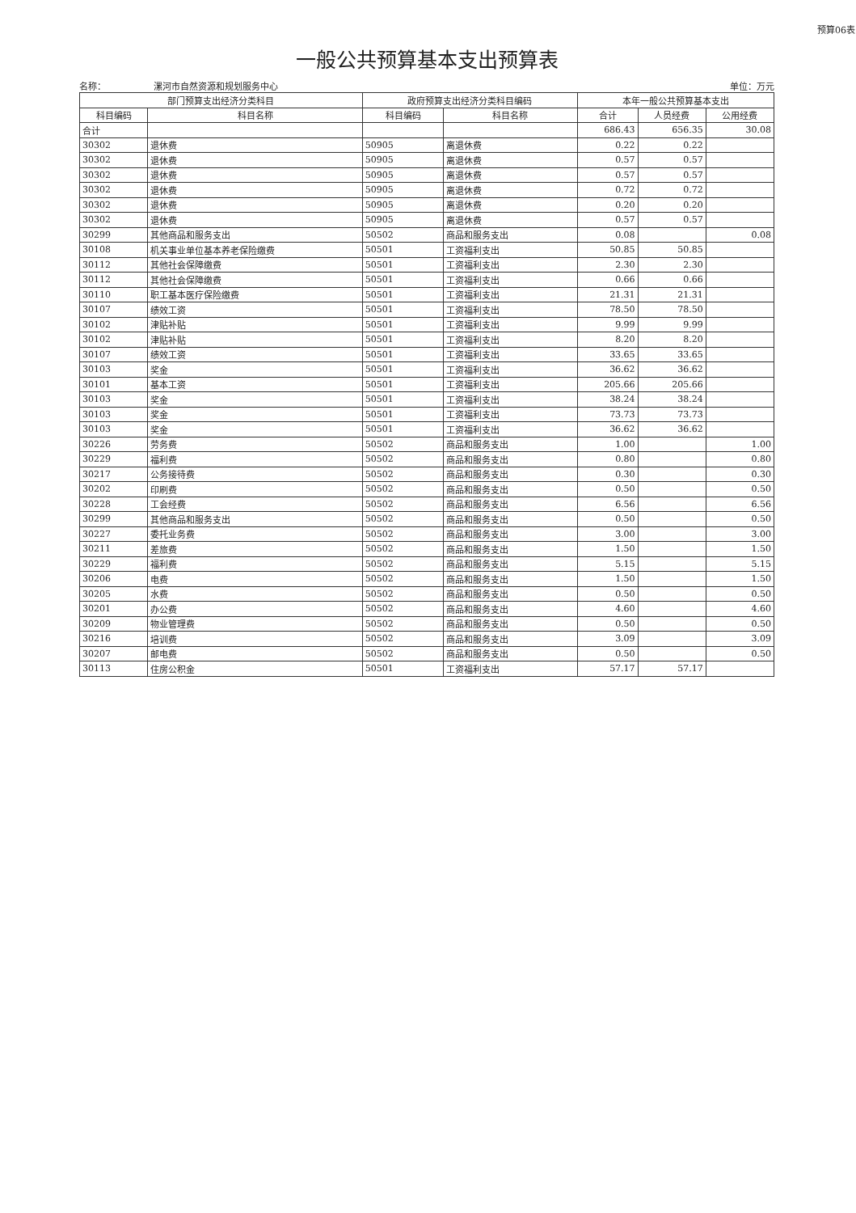预算06表
一般公共预算基本支出预算表
名称： 漯河市自然资源和规划服务中心 单位：万元
| 部门预算支出经济分类科目 | | 政府预算支出经济分类科目编码 | | 本年一般公共预算基本支出 | | |
| --- | --- | --- | --- | --- | --- | --- |
| 科目编码 | 科目名称 | 科目编码 | 科目名称 | 合计 | 人员经费 | 公用经费 |
| 合计 | | | | 686.43 | 656.35 | 30.08 |
| 30302 | 退休费 | 50905 | 离退休费 | 0.22 | 0.22 | |
| 30302 | 退休费 | 50905 | 离退休费 | 0.57 | 0.57 | |
| 30302 | 退休费 | 50905 | 离退休费 | 0.57 | 0.57 | |
| 30302 | 退休费 | 50905 | 离退休费 | 0.72 | 0.72 | |
| 30302 | 退休费 | 50905 | 离退休费 | 0.20 | 0.20 | |
| 30302 | 退休费 | 50905 | 离退休费 | 0.57 | 0.57 | |
| 30299 | 其他商品和服务支出 | 50502 | 商品和服务支出 | 0.08 | | 0.08 |
| 30108 | 机关事业单位基本养老保险缴费 | 50501 | 工资福利支出 | 50.85 | 50.85 | |
| 30112 | 其他社会保障缴费 | 50501 | 工资福利支出 | 2.30 | 2.30 | |
| 30112 | 其他社会保障缴费 | 50501 | 工资福利支出 | 0.66 | 0.66 | |
| 30110 | 职工基本医疗保险缴费 | 50501 | 工资福利支出 | 21.31 | 21.31 | |
| 30107 | 绩效工资 | 50501 | 工资福利支出 | 78.50 | 78.50 | |
| 30102 | 津贴补贴 | 50501 | 工资福利支出 | 9.99 | 9.99 | |
| 30102 | 津贴补贴 | 50501 | 工资福利支出 | 8.20 | 8.20 | |
| 30107 | 绩效工资 | 50501 | 工资福利支出 | 33.65 | 33.65 | |
| 30103 | 奖金 | 50501 | 工资福利支出 | 36.62 | 36.62 | |
| 30101 | 基本工资 | 50501 | 工资福利支出 | 205.66 | 205.66 | |
| 30103 | 奖金 | 50501 | 工资福利支出 | 38.24 | 38.24 | |
| 30103 | 奖金 | 50501 | 工资福利支出 | 73.73 | 73.73 | |
| 30103 | 奖金 | 50501 | 工资福利支出 | 36.62 | 36.62 | |
| 30226 | 劳务费 | 50502 | 商品和服务支出 | 1.00 | | 1.00 |
| 30229 | 福利费 | 50502 | 商品和服务支出 | 0.80 | | 0.80 |
| 30217 | 公务接待费 | 50502 | 商品和服务支出 | 0.30 | | 0.30 |
| 30202 | 印刷费 | 50502 | 商品和服务支出 | 0.50 | | 0.50 |
| 30228 | 工会经费 | 50502 | 商品和服务支出 | 6.56 | | 6.56 |
| 30299 | 其他商品和服务支出 | 50502 | 商品和服务支出 | 0.50 | | 0.50 |
| 30227 | 委托业务费 | 50502 | 商品和服务支出 | 3.00 | | 3.00 |
| 30211 | 差旅费 | 50502 | 商品和服务支出 | 1.50 | | 1.50 |
| 30229 | 福利费 | 50502 | 商品和服务支出 | 5.15 | | 5.15 |
| 30206 | 电费 | 50502 | 商品和服务支出 | 1.50 | | 1.50 |
| 30205 | 水费 | 50502 | 商品和服务支出 | 0.50 | | 0.50 |
| 30201 | 办公费 | 50502 | 商品和服务支出 | 4.60 | | 4.60 |
| 30209 | 物业管理费 | 50502 | 商品和服务支出 | 0.50 | | 0.50 |
| 30216 | 培训费 | 50502 | 商品和服务支出 | 3.09 | | 3.09 |
| 30207 | 邮电费 | 50502 | 商品和服务支出 | 0.50 | | 0.50 |
| 30113 | 住房公积金 | 50501 | 工资福利支出 | 57.17 | 57.17 | |